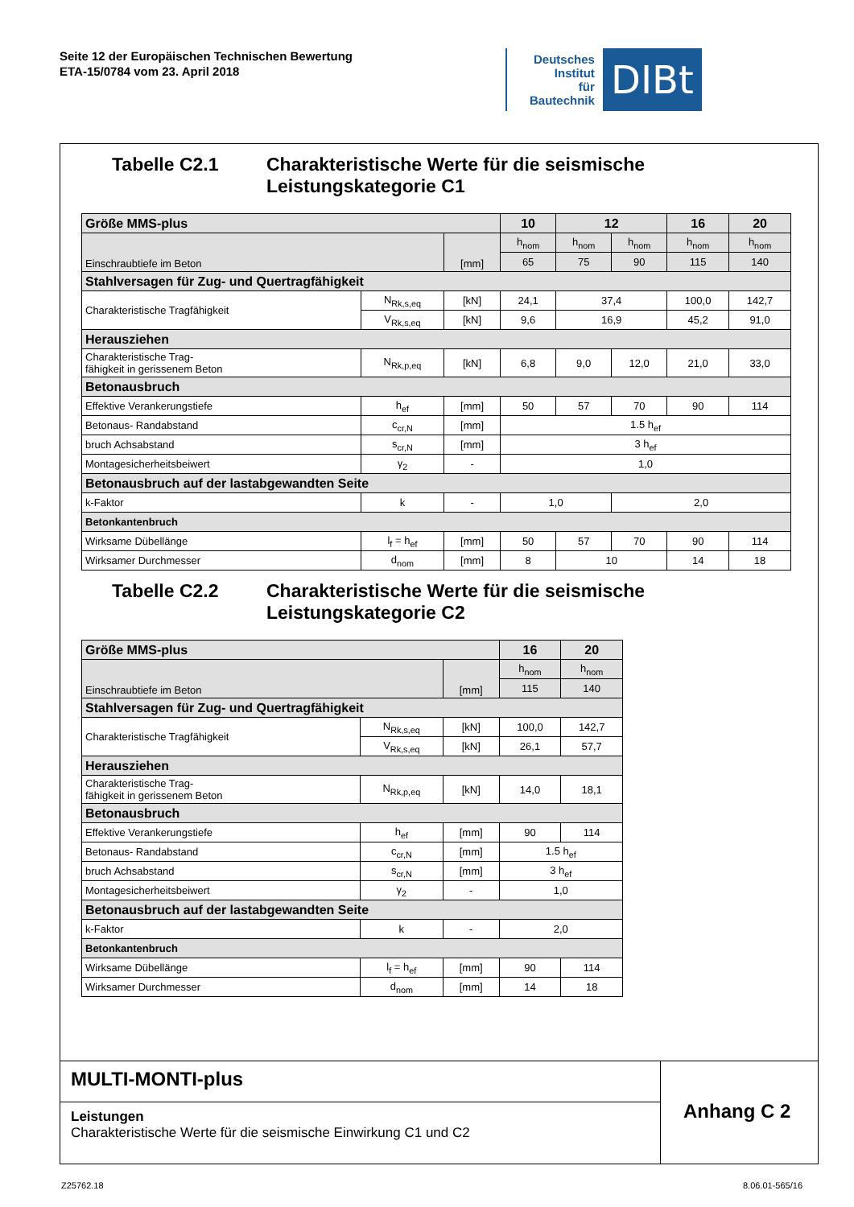Seite 12 der Europäischen Technischen Bewertung
ETA-15/0784 vom 23. April 2018
Deutsches
Institut
für
Bautechnik
DIBt
Tabelle C2.1 Charakteristische Werte für die seismische
Leistungskategorie C1
| Größe MMS-plus | | | 10 | 12 | | 16 | 20 |
| --- | --- | --- | --- | --- | --- | --- | --- |
| Einschraubtiefe im Beton | | [mm] | h<sub>nom</sub> | h<sub>nom</sub> | h<sub>nom</sub> | h<sub>nom</sub> | h<sub>nom</sub> |
| | | | 65 | 75 | 90 | 115 | 140 |
| Stahlversagen für Zug- und Quertragfähigkeit | | | | | | | |
| Charakteristische Tragfähigkeit | N<sub>Rk,s,eq</sub> | [kN] | 24,1 | 37,4 | | 100,0 | 142,7 |
| | V<sub>Rk,s,eq</sub> | [kN] | 9,6 | 16,9 | | 45,2 | 91,0 |
| Herausziehen | | | | | | | |
| Charakteristische Trag- fähigkeit in gerissenem Beton | N<sub>Rk,p,eq</sub> | [kN] | 6,8 | 9,0 | 12,0 | 21,0 | 33,0 |
| Betonausbruch | | | | | | | |
| Effektive Verankerungstiefe | h<sub>ef</sub> | [mm] | 50 | 57 | 70 | 90 | 114 |
| Betonaus- Randabstand | c<sub>cr,N</sub> | [mm] | 1.5 h<sub>ef</sub> | | | | |
| bruch Achsabstand | s<sub>cr,N</sub> | [mm] | 3 h<sub>ef</sub> | | | | |
| Montagesicherheitsbeiwert | γ<sub>2</sub> | - | 1,0 | | | | |
| Betonausbruch auf der lastabgewandten Seite | | | | | | | |
| k-Faktor | k | - | 1,0 | | 2,0 | | |
| Betonkantenbruch | | | | | | | |
| Wirksame Dübellänge | l<sub>f</sub> = h<sub>ef</sub> | [mm] | 50 | 57 | 70 | 90 | 114 |
| Wirksamer Durchmesser | d<sub>nom</sub> | [mm] | 8 | 10 | | 14 | 18 |
Tabelle C2.2 Charakteristische Werte für die seismische
Leistungskategorie C2
| Größe MMS-plus | | | 16 | 20 |
| --- | --- | --- | --- | --- |
| Einschraubtiefe im Beton | | [mm] | h<sub>nom</sub> | h<sub>nom</sub> |
| | | | 115 | 140 |
| Stahlversagen für Zug- und Quertragfähigkeit | | | | |
| Charakteristische Tragfähigkeit | N<sub>Rk,s,eq</sub> | [kN] | 100,0 | 142,7 |
| | V<sub>Rk,s,eq</sub> | [kN] | 26,1 | 57,7 |
| Herausziehen | | | | |
| Charakteristische Trag- fähigkeit in gerissenem Beton | N<sub>Rk,p,eq</sub> | [kN] | 14,0 | 18,1 |
| Betonausbruch | | | | |
| Effektive Verankerungstiefe | h<sub>ef</sub> | [mm] | 90 | 114 |
| Betonaus- Randabstand | c<sub>cr,N</sub> | [mm] | 1.5 h<sub>ef</sub> | |
| bruch Achsabstand | s<sub>cr,N</sub> | [mm] | 3 h<sub>ef</sub> | |
| Montagesicherheitsbeiwert | γ<sub>2</sub> | - | 1,0 | |
| Betonausbruch auf der lastabgewandten Seite | | | | |
| k-Faktor | k | - | 2,0 | |
| Betonkantenbruch | | | | |
| Wirksame Dübellänge | l<sub>f</sub> = h<sub>ef</sub> | [mm] | 90 | 114 |
| Wirksamer Durchmesser | d<sub>nom</sub> | [mm] | 14 | 18 |
MULTI-MONTI-plus
Leistungen
Charakteristische Werte für die seismische Einwirkung C1 und C2
Anhang C 2
Z25762.18 8.06.01-565/16